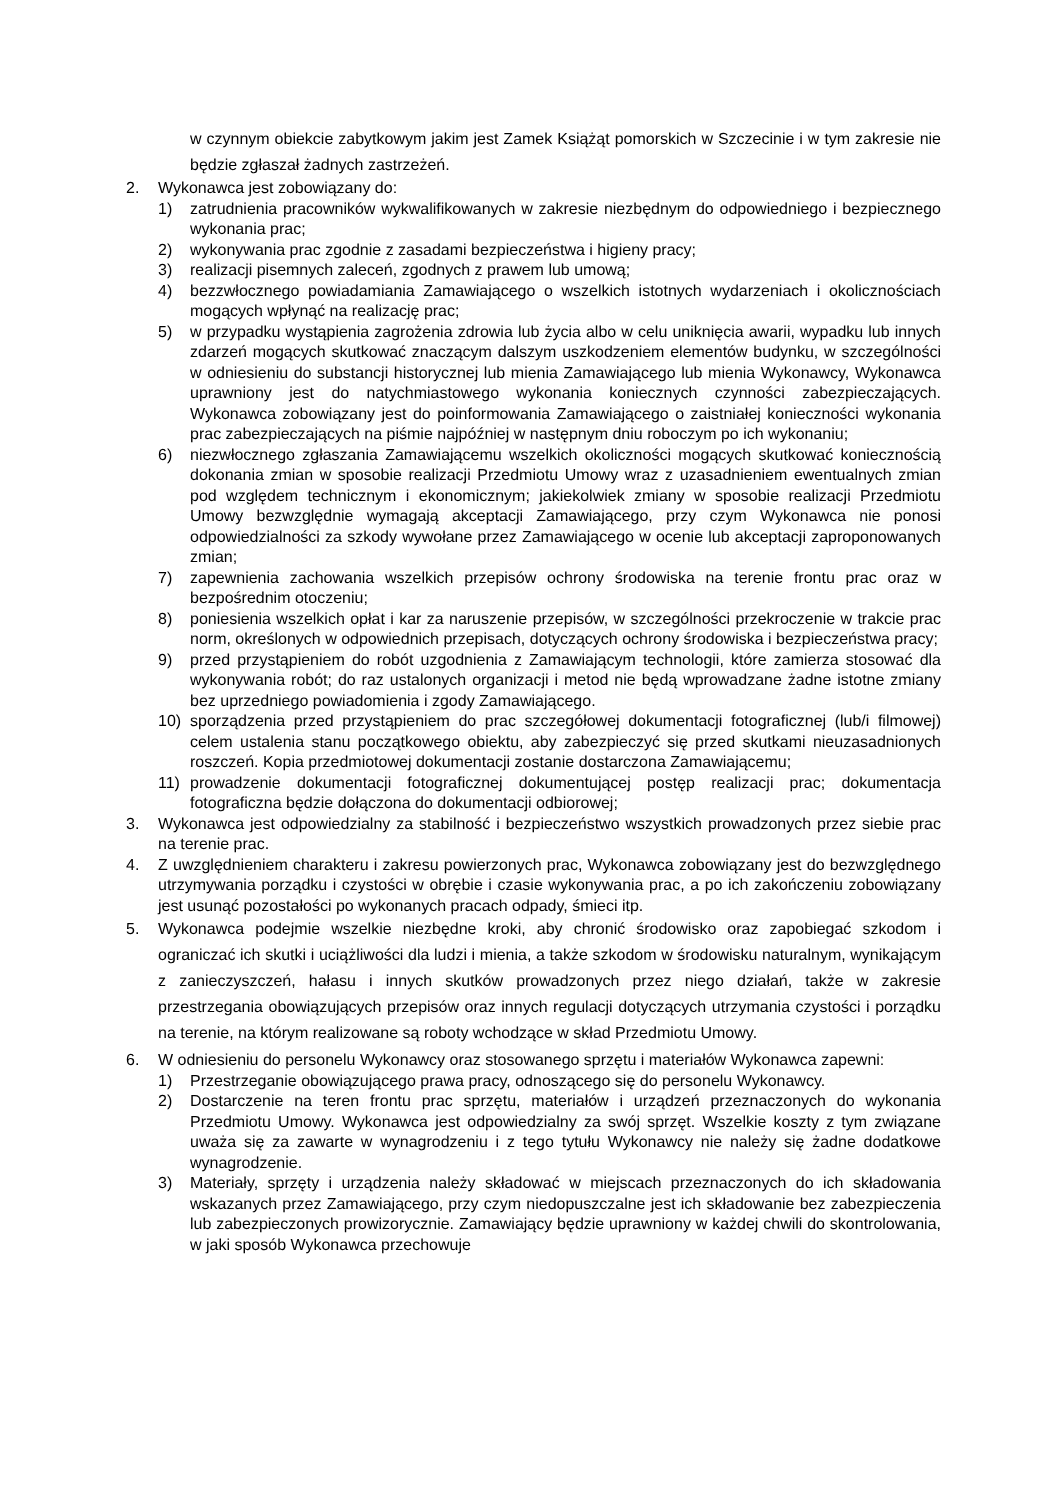w czynnym obiekcie zabytkowym jakim jest Zamek Książąt pomorskich w Szczecinie i w tym zakresie nie będzie zgłaszał żadnych zastrzeżeń.
2. Wykonawca jest zobowiązany do:
1) zatrudnienia pracowników wykwalifikowanych w zakresie niezbędnym do odpowiedniego i bezpiecznego wykonania prac;
2) wykonywania prac zgodnie z zasadami bezpieczeństwa i higieny pracy;
3) realizacji pisemnych zaleceń, zgodnych z prawem lub umową;
4) bezzwłocznego powiadamiania Zamawiającego o wszelkich istotnych wydarzeniach i okolicznościach mogących wpłynąć na realizację prac;
5) w przypadku wystąpienia zagrożenia zdrowia lub życia albo w celu uniknięcia awarii, wypadku lub innych zdarzeń mogących skutkować znaczącym dalszym uszkodzeniem elementów budynku, w szczególności w odniesieniu do substancji historycznej lub mienia Zamawiającego lub mienia Wykonawcy, Wykonawca uprawniony jest do natychmiastowego wykonania koniecznych czynności zabezpieczających. Wykonawca zobowiązany jest do poinformowania Zamawiającego o zaistniałej konieczności wykonania prac zabezpieczających na piśmie najpóźniej w następnym dniu roboczym po ich wykonaniu;
6) niezwłocznego zgłaszania Zamawiającemu wszelkich okoliczności mogących skutkować koniecznością dokonania zmian w sposobie realizacji Przedmiotu Umowy wraz z uzasadnieniem ewentualnych zmian pod względem technicznym i ekonomicznym; jakiekolwiek zmiany w sposobie realizacji Przedmiotu Umowy bezwzględnie wymagają akceptacji Zamawiającego, przy czym Wykonawca nie ponosi odpowiedzialności za szkody wywołane przez Zamawiającego w ocenie lub akceptacji zaproponowanych zmian;
7) zapewnienia zachowania wszelkich przepisów ochrony środowiska na terenie frontu prac oraz w bezpośrednim otoczeniu;
8) poniesienia wszelkich opłat i kar za naruszenie przepisów, w szczególności przekroczenie w trakcie prac norm, określonych w odpowiednich przepisach, dotyczących ochrony środowiska i bezpieczeństwa pracy;
9) przed przystąpieniem do robót uzgodnienia z Zamawiającym technologii, które zamierza stosować dla wykonywania robót; do raz ustalonych organizacji i metod nie będą wprowadzane żadne istotne zmiany bez uprzedniego powiadomienia i zgody Zamawiającego.
10) sporządzenia przed przystąpieniem do prac szczegółowej dokumentacji fotograficznej (lub/i filmowej) celem ustalenia stanu początkowego obiektu, aby zabezpieczyć się przed skutkami nieuzasadnionych roszczeń. Kopia przedmiotowej dokumentacji zostanie dostarczona Zamawiającemu;
11) prowadzenie dokumentacji fotograficznej dokumentującej postęp realizacji prac; dokumentacja fotograficzna będzie dołączona do dokumentacji odbiorowej;
3. Wykonawca jest odpowiedzialny za stabilność i bezpieczeństwo wszystkich prowadzonych przez siebie prac na terenie prac.
4. Z uwzględnieniem charakteru i zakresu powierzonych prac, Wykonawca zobowiązany jest do bezwzględnego utrzymywania porządku i czystości w obrębie i czasie wykonywania prac, a po ich zakończeniu zobowiązany jest usunąć pozostałości po wykonanych pracach odpady, śmieci itp.
5. Wykonawca podejmie wszelkie niezbędne kroki, aby chronić środowisko oraz zapobiegać szkodom i ograniczać ich skutki i uciążliwości dla ludzi i mienia, a także szkodom w środowisku naturalnym, wynikającym z zanieczyszczeń, hałasu i innych skutków prowadzonych przez niego działań, także w zakresie przestrzegania obowiązujących przepisów oraz innych regulacji dotyczących utrzymania czystości i porządku na terenie, na którym realizowane są roboty wchodzące w skład Przedmiotu Umowy.
6. W odniesieniu do personelu Wykonawcy oraz stosowanego sprzętu i materiałów Wykonawca zapewni:
1) Przestrzeganie obowiązującego prawa pracy, odnoszącego się do personelu Wykonawcy.
2) Dostarczenie na teren frontu prac sprzętu, materiałów i urządzeń przeznaczonych do wykonania Przedmiotu Umowy. Wykonawca jest odpowiedzialny za swój sprzęt. Wszelkie koszty z tym związane uważa się za zawarte w wynagrodzeniu i z tego tytułu Wykonawcy nie należy się żadne dodatkowe wynagrodzenie.
3) Materiały, sprzęty i urządzenia należy składować w miejscach przeznaczonych do ich składowania wskazanych przez Zamawiającego, przy czym niedopuszczalne jest ich składowanie bez zabezpieczenia lub zabezpieczonych prowizorycznie. Zamawiający będzie uprawniony w każdej chwili do skontrolowania, w jaki sposób Wykonawca przechowuje